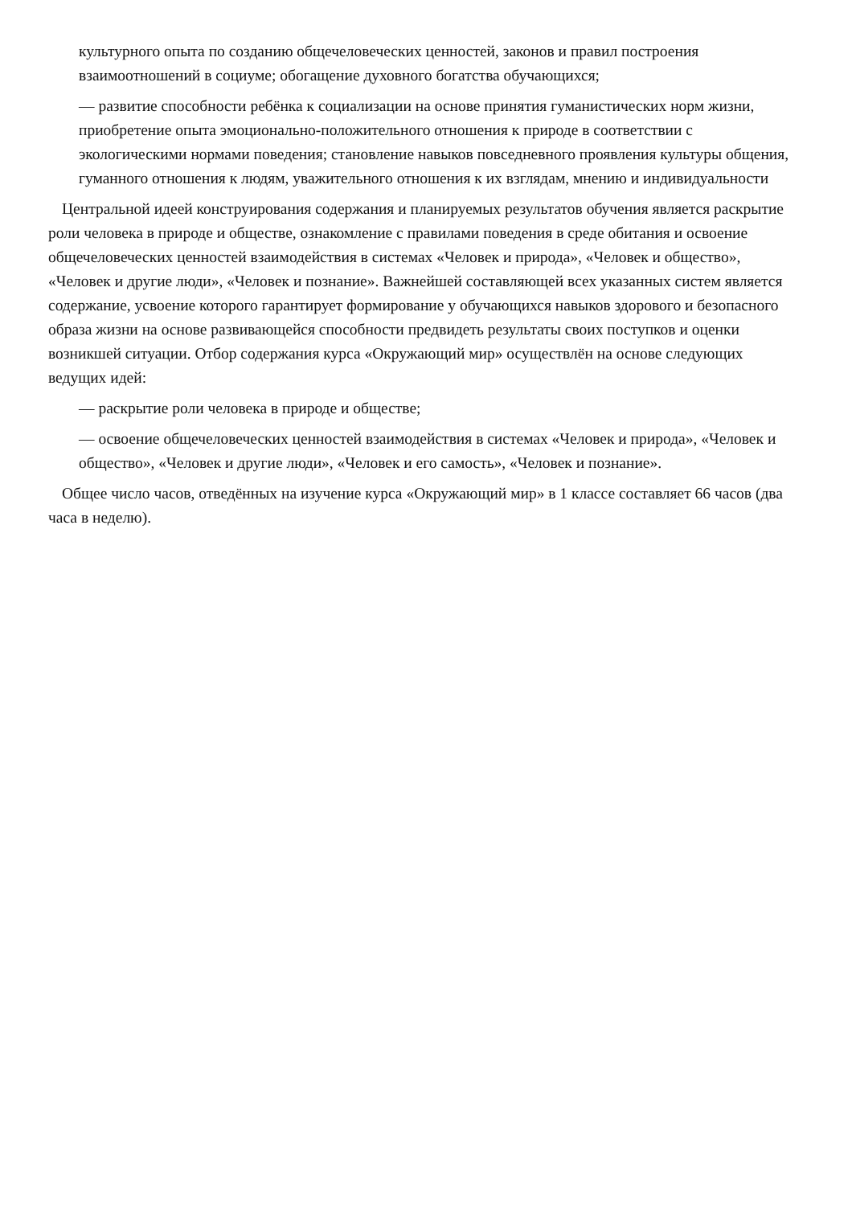культурного опыта по созданию общечеловеческих ценностей, законов и правил построения взаимоотношений в социуме; обогащение духовного богатства обучающихся;
— развитие способности ребёнка к социализации на основе принятия гуманистических норм жизни, приобретение опыта эмоционально-положительного отношения к природе в соответствии с экологическими нормами поведения; становление навыков повседневного проявления культуры общения, гуманного отношения к людям, уважительного отношения к их взглядам, мнению и индивидуальности
Центральной идеей конструирования содержания и планируемых результатов обучения является раскрытие роли человека в природе и обществе, ознакомление с правилами поведения в среде обитания и освоение общечеловеческих ценностей взаимодействия в системах «Человек и природа», «Человек и общество», «Человек и другие люди», «Человек и познание». Важнейшей составляющей всех указанных систем является содержание, усвоение которого гарантирует формирование у обучающихся навыков здорового и безопасного образа жизни на основе развивающейся способности предвидеть результаты своих поступков и оценки возникшей ситуации. Отбор содержания курса «Окружающий мир» осуществлён на основе следующих ведущих идей:
— раскрытие роли человека в природе и обществе;
— освоение общечеловеческих ценностей взаимодействия в системах «Человек и природа», «Человек и общество», «Человек и другие люди», «Человек и его самость», «Человек и познание».
Общее число часов, отведённых на изучение курса «Окружающий мир» в 1 классе составляет 66 часов (два часа в неделю).